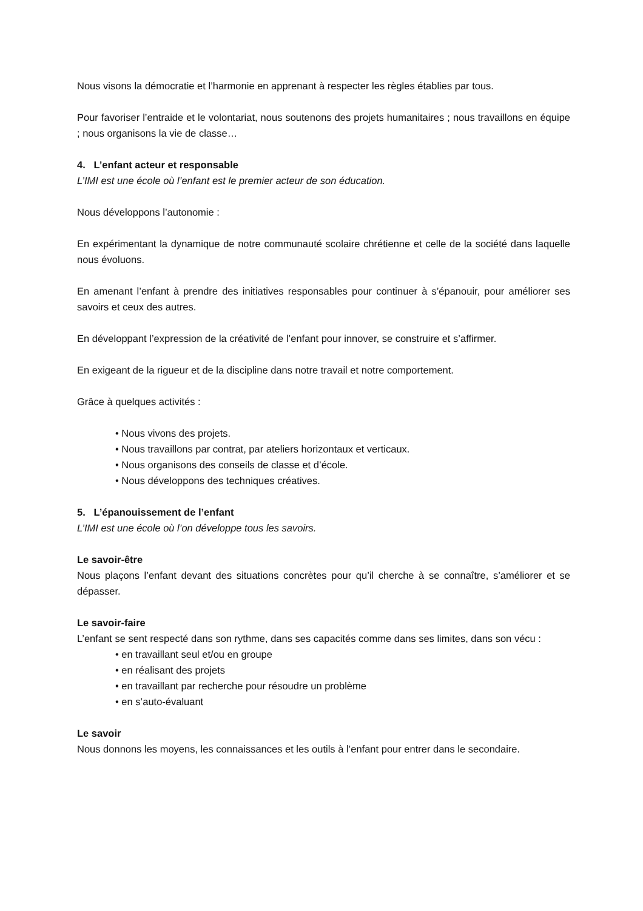Nous visons la démocratie et l’harmonie en apprenant à respecter les règles établies par tous.
Pour favoriser l’entraide et le volontariat, nous soutenons des projets humanitaires ; nous travaillons en équipe ; nous organisons la vie de classe…
4. L’enfant acteur et responsable
L’IMI est une école où l’enfant est le premier acteur de son éducation.
Nous développons l’autonomie :
En expérimentant la dynamique de notre communauté scolaire chrétienne et celle de la société dans laquelle nous évoluons.
En amenant l’enfant à prendre des initiatives responsables pour continuer à s’épanouir, pour améliorer ses savoirs et ceux des autres.
En développant l’expression de la créativité de l’enfant pour innover, se construire et s’affirmer.
En exigeant de la rigueur et de la discipline dans notre travail et notre comportement.
Grâce à quelques activités :
• Nous vivons des projets.
• Nous travaillons par contrat, par ateliers horizontaux et verticaux.
• Nous organisons des conseils de classe et d’école.
• Nous développons des techniques créatives.
5. L’épanouissement de l’enfant
L’IMI est une école où l’on développe tous les savoirs.
Le savoir-être
Nous plaçons l’enfant devant des situations concrètes pour qu’il cherche à se connaître, s’améliorer et se dépasser.
Le savoir-faire
L’enfant se sent respecté dans son rythme, dans ses capacités comme dans ses limites, dans son vécu :
• en travaillant seul et/ou en groupe
• en réalisant des projets
• en travaillant par recherche pour résoudre un problème
• en s’auto-évaluant
Le savoir
Nous donnons les moyens, les connaissances et les outils à l’enfant pour entrer dans le secondaire.